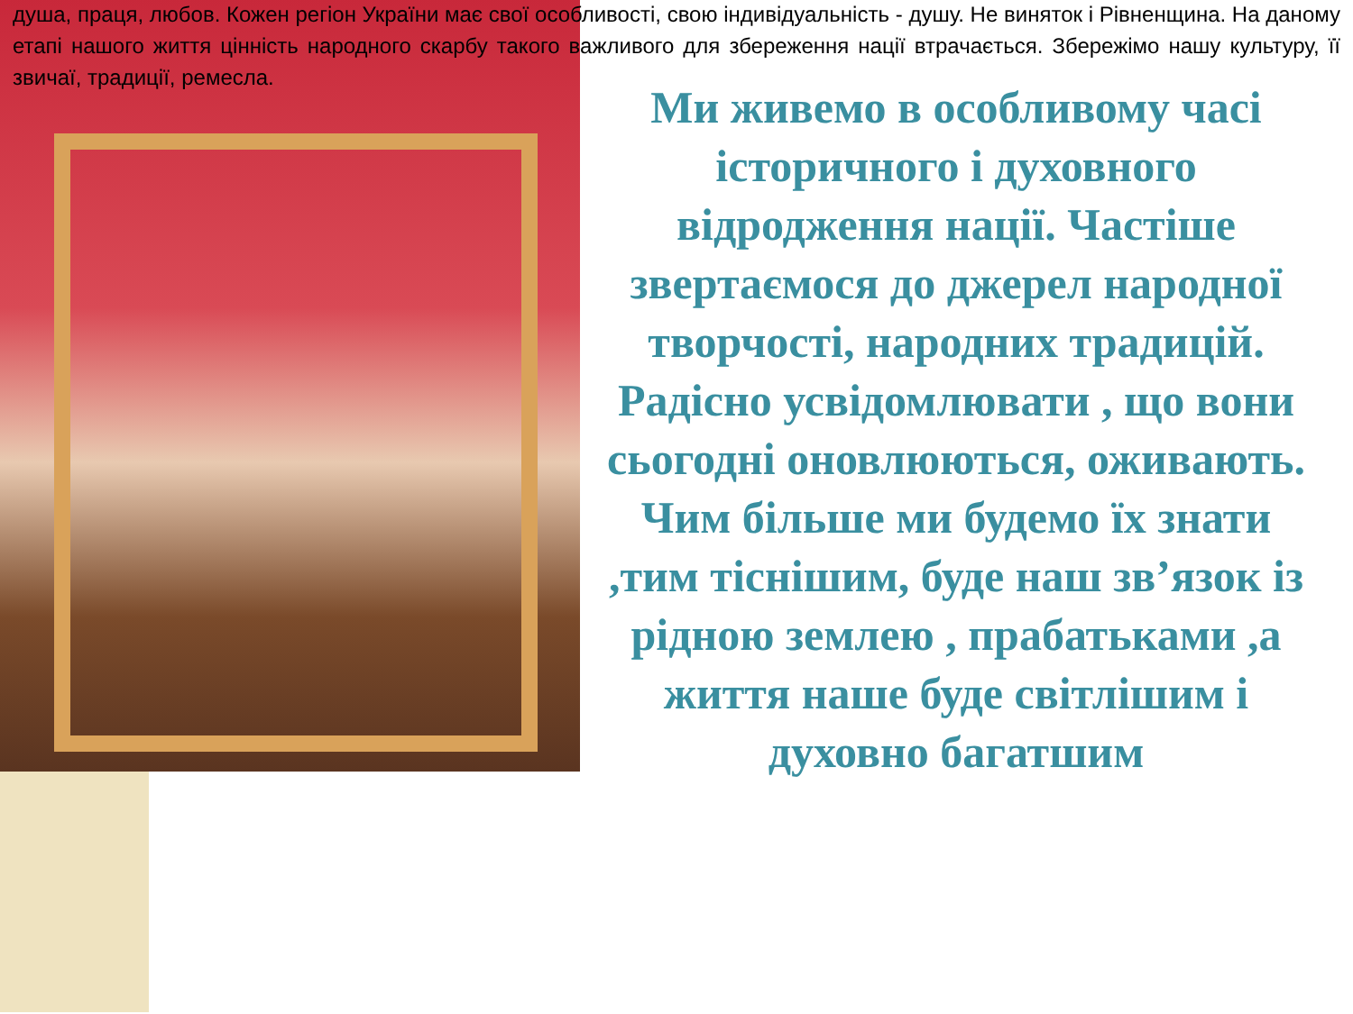душа, праця, любов. Кожен регіон України має свої особливості, свою індивідуальність - душу. Не виняток і Рівненщина. На даному етапі нашого життя цінність народного скарбу такого важливого для збереження нації втрачається. Збережімо нашу культуру, її звичаї, традиції, ремесла.
Ми живемо в особливому часі історичного і духовного відродження нації. Частіше звертаємося до джерел народної творчості, народних традицій. Радісно усвідомлювати , що вони сьогодні оновлюються, оживають. Чим більше ми будемо їх знати ,тим тіснішим, буде наш зв’язок із рідною землею , прабатьками ,а життя наше буде світлішим і духовно багатшим